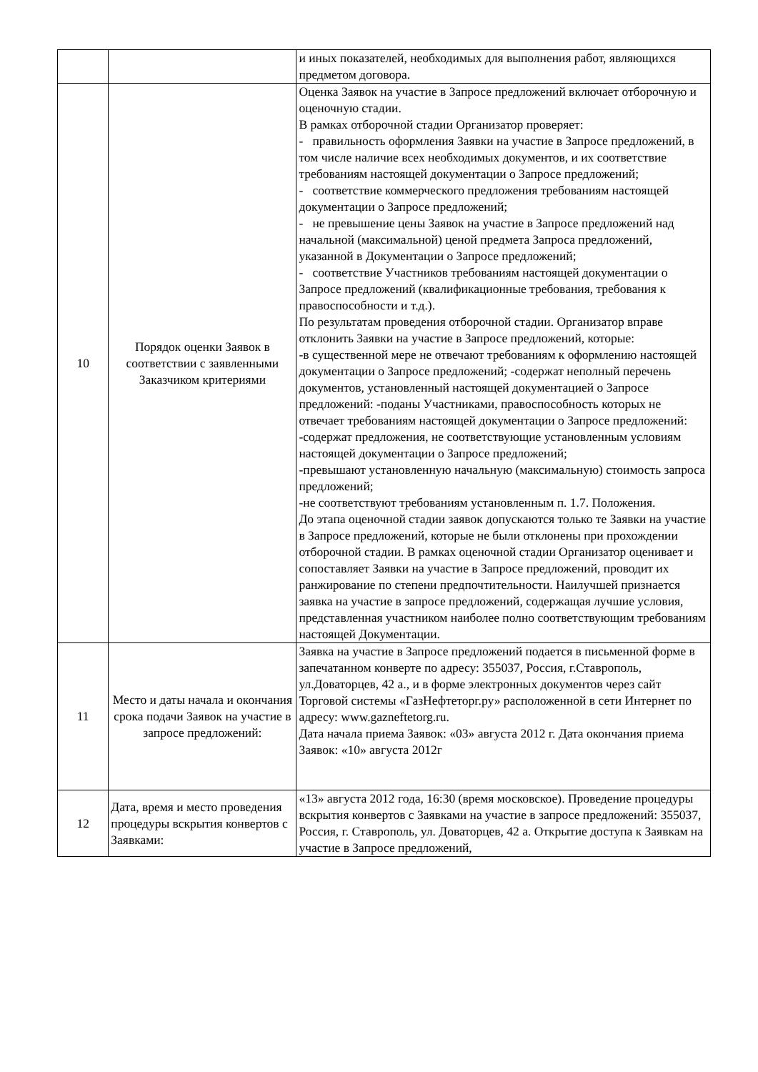| | | и иных показателей, необходимых для выполнения работ, являющихся предметом договора. |
| 10 | Порядок оценки Заявок в соответствии с заявленными Заказчиком критериями | Оценка Заявок на участие в Запросе предложений включает отборочную и оценочную стадии. В рамках отборочной стадии Организатор проверяет: - правильность оформления Заявки на участие в Запросе предложений, в том числе наличие всех необходимых документов, и их соответствие требованиям настоящей документации о Запросе предложений; - соответствие коммерческого предложения требованиям настоящей документации о Запросе предложений; - не превышение цены Заявок на участие в Запросе предложений над начальной (максимальной) ценой предмета Запроса предложений, указанной в Документации о Запросе предложений; - соответствие Участников требованиям настоящей документации о Запросе предложений (квалификационные требования, требования к правоспособности и т.д.). По результатам проведения отборочной стадии. Организатор вправе отклонить Заявки на участие в Запросе предложений, которые: -в существенной мере не отвечают требованиям к оформлению настоящей документации о Запросе предложений; -содержат неполный перечень документов, установленный настоящей документацией о Запросе предложений: -поданы Участниками, правоспособность которых не отвечает требованиям настоящей документации о Запросе предложений: -содержат предложения, не соответствующие установленным условиям настоящей документации о Запросе предложений; -превышают установленную начальную (максимальную) стоимость запроса предложений; -не соответствуют требованиям установленным п. 1.7. Положения. До этапа оценочной стадии заявок допускаются только те Заявки на участие в Запросе предложений, которые не были отклонены при прохождении отборочной стадии. В рамках оценочной стадии Организатор оценивает и сопоставляет Заявки на участие в Запросе предложений, проводит их ранжирование по степени предпочтительности. Наилучшей признается заявка на участие в запросе предложений, содержащая лучшие условия, представленная участником наиболее полно соответствующим требованиям настоящей Документации. |
| 11 | Место и даты начала и окончания срока подачи Заявок на участие в запросе предложений: | Заявка на участие в Запросе предложений подается в письменной форме в запечатанном конверте по адресу: 355037, Россия, г.Ставрополь, ул.Доваторцев, 42 а., и в форме электронных документов через сайт Торговой системы «ГазНефтеторг.ру» расположенной в сети Интернет по адресу: www.gazneftetorg.ru . Дата начала приема Заявок: «03» августа 2012 г. Дата окончания приема Заявок: «10» августа 2012г |
| 12 | Дата, время и место проведения процедуры вскрытия конвертов с Заявками: | «13» августа 2012 года, 16:30 (время московское). Проведение процедуры вскрытия конвертов с Заявками на участие в запросе предложений: 355037, Россия, г. Ставрополь, ул. Доваторцев, 42 а. Открытие доступа к Заявкам на участие в Запросе предложений, |